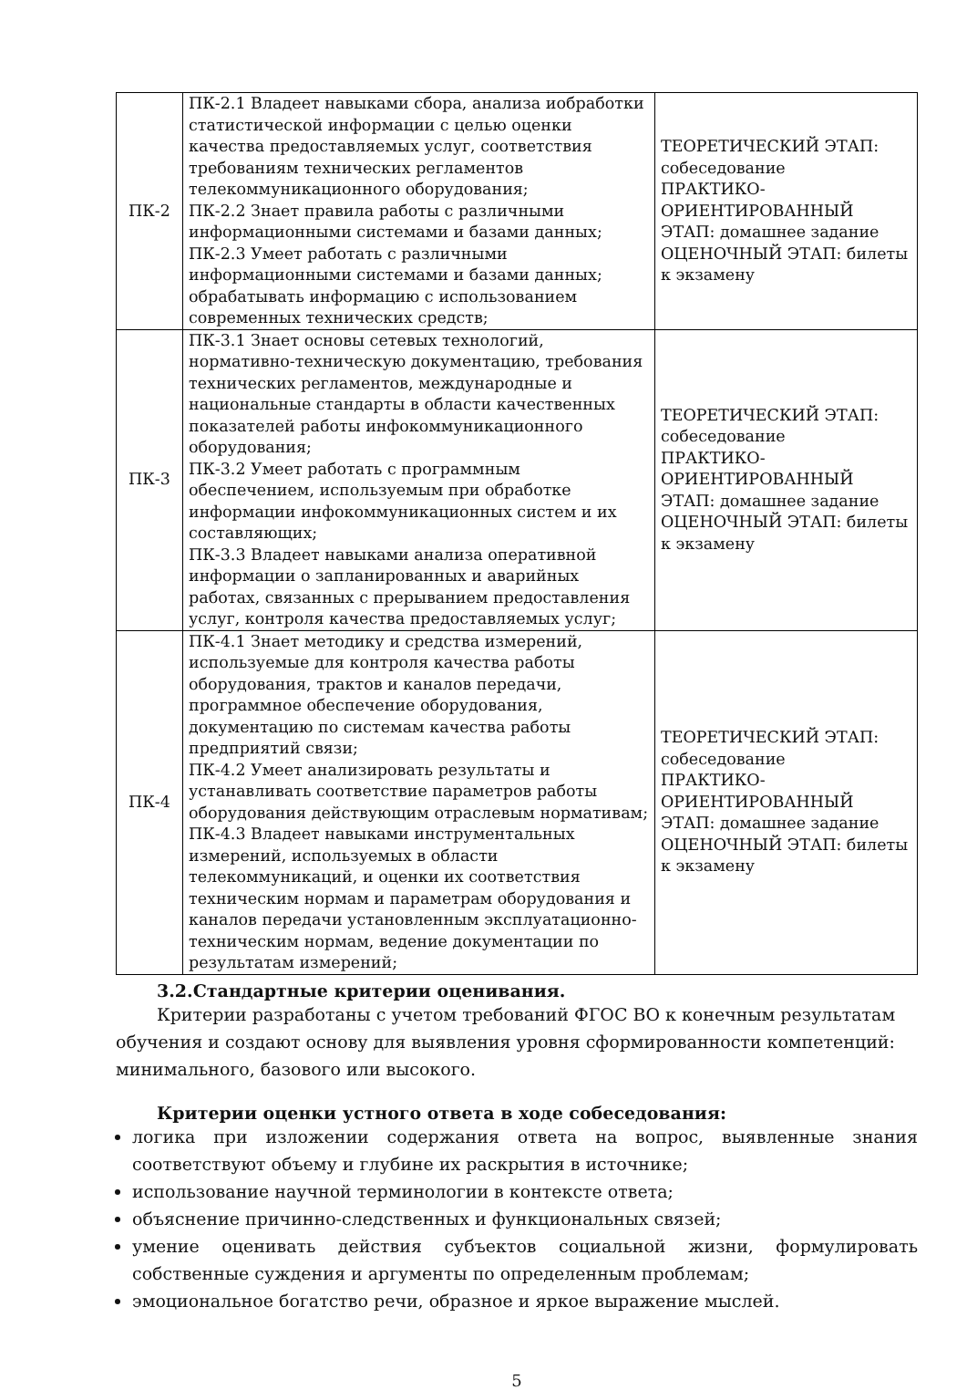| ПК-2 | ПК-2.1 Владеет навыками сбора, анализа иобработки статистической информации с целью оценки качества предоставляемых услуг, соответствия требованиям технических регламентов телекоммуникационного оборудования; ПК-2.2 Знает правила работы с различными информационными системами и базами данных; ПК-2.3 Умеет работать с различными информационными системами и базами данных; обрабатывать информацию с использованием современных технических средств; | ТЕОРЕТИЧЕСКИЙ ЭТАП: собеседование ПРАКТИКО-ОРИЕНТИРОВАННЫЙ ЭТАП: домашнее задание ОЦЕНОЧНЫЙ ЭТАП: билеты к экзамену |
| ПК-3 | ПК-3.1 Знает основы сетевых технологий, нормативно-техническую документацию, требования технических регламентов, международные и национальные стандарты в области качественных показателей работы инфокоммуникационного оборудования; ПК-3.2 Умеет работать с программным обеспечением, используемым при обработке информации инфокоммуникационных систем и их составляющих; ПК-3.3 Владеет навыками анализа оперативной информации о запланированных и аварийных работах, связанных с прерыванием предоставления услуг, контроля качества предоставляемых услуг; | ТЕОРЕТИЧЕСКИЙ ЭТАП: собеседование ПРАКТИКО-ОРИЕНТИРОВАННЫЙ ЭТАП: домашнее задание ОЦЕНОЧНЫЙ ЭТАП: билеты к экзамену |
| ПК-4 | ПК-4.1 Знает методику и средства измерений, используемые для контроля качества работы оборудования, трактов и каналов передачи, программное обеспечение оборудования, документацию по системам качества работы предприятий связи; ПК-4.2 Умеет анализировать результаты и устанавливать соответствие параметров работы оборудования действующим отраслевым нормативам; ПК-4.3 Владеет навыками инструментальных измерений, используемых в области телекоммуникаций, и оценки их соответствия техническим нормам и параметрам оборудования и каналов передачи установленным эксплуатационно-техническим нормам, ведение документации по результатам измерений; | ТЕОРЕТИЧЕСКИЙ ЭТАП: собеседование ПРАКТИКО-ОРИЕНТИРОВАННЫЙ ЭТАП: домашнее задание ОЦЕНОЧНЫЙ ЭТАП: билеты к экзамену |
3.2.Стандартные критерии оценивания.
Критерии разработаны с учетом требований ФГОС ВО к конечным результатам обучения и создают основу для выявления уровня сформированности компетенций: минимального, базового или высокого.
Критерии оценки устного ответа в ходе собеседования:
логика при изложении содержания ответа на вопрос, выявленные знания соответствуют объему и глубине их раскрытия в источнике;
использование научной терминологии в контексте ответа;
объяснение причинно-следственных и функциональных связей;
умение оценивать действия субъектов социальной жизни, формулировать собственные суждения и аргументы по определенным проблемам;
эмоциональное богатство речи, образное и яркое выражение мыслей.
5